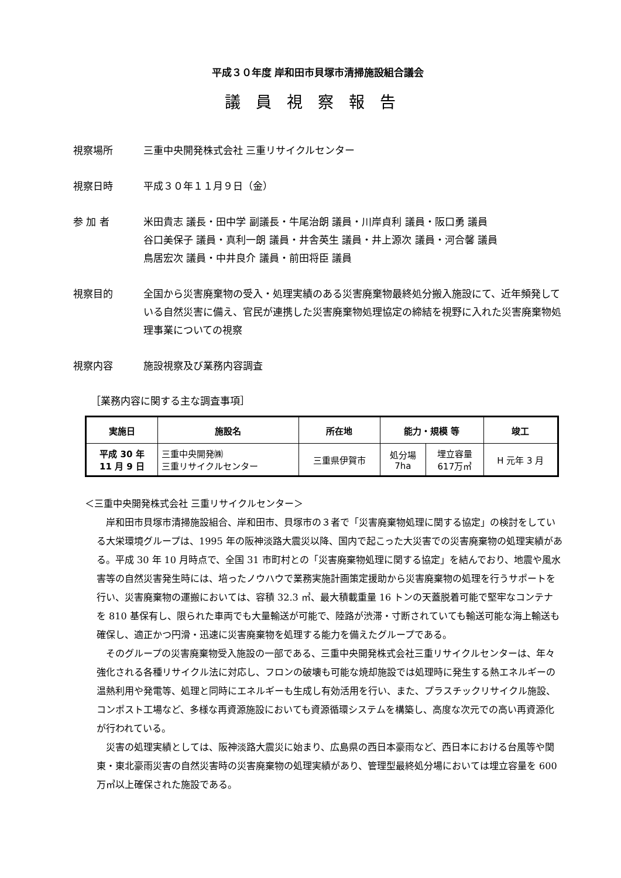平成３０年度 岸和田市貝塚市清掃施設組合議会
議員視察報告
視察場所 三重中央開発株式会社 三重リサイクルセンター
視察日時 平成３０年１１月９日（金）
参 加 者 米田貴志 議長・田中学 副議長・牛尾治朗 議員・川岸貞利 議員・阪口勇 議員
谷口美保子 議員・真利一朗 議員・井舎英生 議員・井上源次 議員・河合馨 議員
鳥居宏次 議員・中井良介 議員・前田将臣 議員
視察目的 全国から災害廃棄物の受入・処理実績のある災害廃棄物最終処分搬入施設にて、近年頻発している自然災害に備え、官民が連携した災害廃棄物処理協定の締結を視野に入れた災害廃棄物処理事業についての視察
視察内容 施設視察及び業務内容調査
［業務内容に関する主な調査事項］
| 実施日 | 施設名 | 所在地 | 能力・規模 等 | | 竣工 |
| --- | --- | --- | --- | --- | --- |
| 平成 30 年 11 月 9 日 | 三重中央開発㈱ 三重リサイクルセンター | 三重県伊賀市 | 処分場 7ha | 埋立容量 617万㎥ | H 元年 3 月 |
＜三重中央開発株式会社 三重リサイクルセンター＞
岸和田市貝塚市清掃施設組合、岸和田市、貝塚市の３者で「災害廃棄物処理に関する協定」の検討をしている大栄環境グループは、1995 年の阪神淡路大震災以降、国内で起こった大災害での災害廃棄物の処理実績がある。平成 30 年 10 月時点で、全国 31 市町村との「災害廃棄物処理に関する協定」を結んでおり、地震や風水害等の自然災害発生時には、培ったノウハウで業務実施計画策定援助から災害廃棄物の処理を行うサポートを行い、災害廃棄物の運搬においては、容積 32.3 ㎥、最大積載重量 16 トンの天蓋脱着可能で堅牢なコンテナを 810 基保有し、限られた車両でも大量輸送が可能で、陸路が渋滞・寸断されていても輸送可能な海上輸送も確保し、適正かつ円滑・迅速に災害廃棄物を処理する能力を備えたグループである。
そのグループの災害廃棄物受入施設の一部である、三重中央開発株式会社三重リサイクルセンターは、年々強化される各種リサイクル法に対応し、フロンの破壊も可能な焼却施設では処理時に発生する熱エネルギーの温熱利用や発電等、処理と同時にエネルギーも生成し有効活用を行い、また、プラスチックリサイクル施設、コンポスト工場など、多様な再資源施設においても資源循環システムを構築し、高度な次元での高い再資源化が行われている。
災害の処理実績としては、阪神淡路大震災に始まり、広島県の西日本豪雨など、西日本における台風等や関東・東北豪雨災害の自然災害時の災害廃棄物の処理実績があり、管理型最終処分場においては埋立容量を 600 万㎥以上確保された施設である。